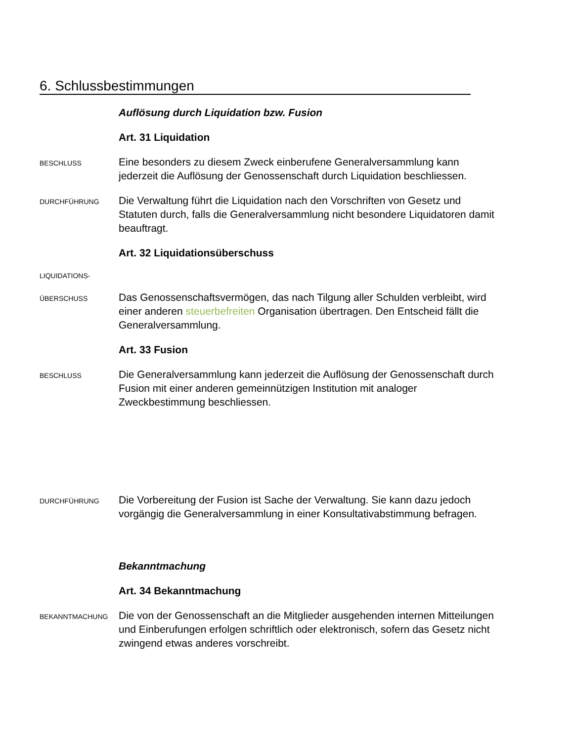6. Schlussbestimmungen
Auflösung durch Liquidation bzw. Fusion
Art. 31 Liquidation
BESCHLUSS
Eine besonders zu diesem Zweck einberufene Generalversammlung kann jederzeit die Auflösung der Genossenschaft durch Liquidation beschliessen.
DURCHFÜHRUNG
Die Verwaltung führt die Liquidation nach den Vorschriften von Gesetz und Statuten durch, falls die Generalversammlung nicht besondere Liquidatoren damit beauftragt.
Art. 32 Liquidationsüberschuss
LIQUIDATIONS-
ÜBERSCHUSS
Das Genossenschaftsvermögen, das nach Tilgung aller Schulden verbleibt, wird einer anderen steuerbefreiten Organisation übertragen. Den Entscheid fällt die Generalversammlung.
Art. 33 Fusion
BESCHLUSS
Die Generalversammlung kann jederzeit die Auflösung der Genossenschaft durch Fusion mit einer anderen gemeinnützigen Institution mit analoger Zweckbestimmung beschliessen.
DURCHFÜHRUNG
Die Vorbereitung der Fusion ist Sache der Verwaltung. Sie kann dazu jedoch vorgängig die Generalversammlung in einer Konsultativabstimmung befragen.
Bekanntmachung
Art. 34 Bekanntmachung
BEKANNTMACHUNG
Die von der Genossenschaft an die Mitglieder ausgehenden internen Mitteilungen und Einberufungen erfolgen schriftlich oder elektronisch, sofern das Gesetz nicht zwingend etwas anderes vorschreibt.